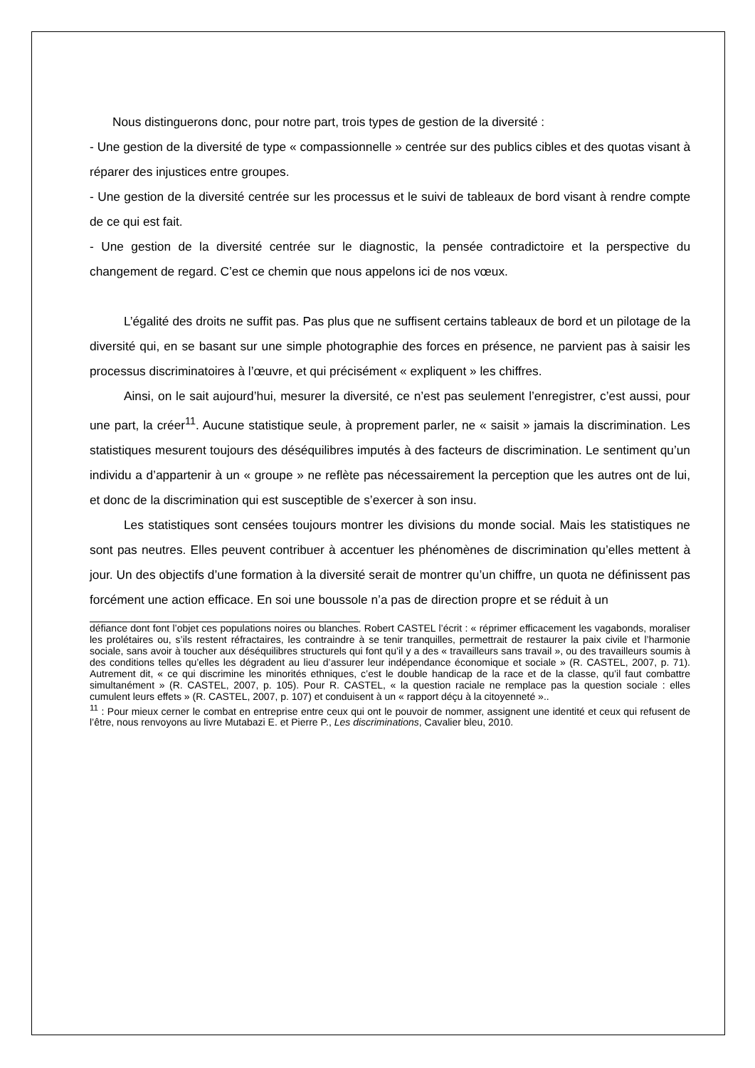Nous distinguerons donc, pour notre part, trois types de gestion de la diversité :
- Une gestion de la diversité de type « compassionnelle » centrée sur des publics cibles et des quotas visant à réparer des injustices entre groupes.
- Une gestion de la diversité centrée sur les processus et le suivi de tableaux de bord visant à rendre compte de ce qui est fait.
- Une gestion de la diversité centrée sur le diagnostic, la pensée contradictoire et la perspective du changement de regard. C’est ce chemin que nous appelons ici de nos vœux.
L’égalité des droits ne suffit pas. Pas plus que ne suffisent certains tableaux de bord et un pilotage de la diversité qui, en se basant sur une simple photographie des forces en présence, ne parvient pas à saisir les processus discriminatoires à l’œuvre, et qui précisément « expliquent » les chiffres.
Ainsi, on le sait aujourd’hui, mesurer la diversité, ce n’est pas seulement l’enregistrer, c’est aussi, pour une part, la créer<sup>11</sup>. Aucune statistique seule, à proprement parler, ne « saisit » jamais la discrimination. Les statistiques mesurent toujours des déséquilibres imputés à des facteurs de discrimination. Le sentiment qu’un individu a d’appartenir à un « groupe » ne reflète pas nécessairement la perception que les autres ont de lui, et donc de la discrimination qui est susceptible de s’exercer à son insu.
Les statistiques sont censées toujours montrer les divisions du monde social. Mais les statistiques ne sont pas neutres. Elles peuvent contribuer à accentuer les phénomènes de discrimination qu’elles mettent à jour. Un des objectifs d’une formation à la diversité serait de montrer qu’un chiffre, un quota ne définissent pas forcément une action efficace. En soi une boussole n’a pas de direction propre et se réduit à un
défiance dont font l’objet ces populations noires ou blanches. Robert CASTEL l’écrit : « réprimer efficacement les vagabonds, moraliser les prolétaires ou, s’ils restent réfractaires, les contraindre à se tenir tranquilles, permettrait de restaurer la paix civile et l’harmonie sociale, sans avoir à toucher aux déséquilibres structurels qui font qu’il y a des « travailleurs sans travail », ou des travailleurs soumis à des conditions telles qu’elles les dégradent au lieu d’assurer leur indépendance économique et sociale » (R. CASTEL, 2007, p. 71). Autrement dit, « ce qui discrimine les minorités ethniques, c’est le double handicap de la race et de la classe, qu’il faut combattre simultanément » (R. CASTEL, 2007, p. 105). Pour R. CASTEL, « la question raciale ne remplace pas la question sociale : elles cumulent leurs effets » (R. CASTEL, 2007, p. 107) et conduisent à un « rapport déçu à la citoyenneté »..
<sup>11</sup> : Pour mieux cerner le combat en entreprise entre ceux qui ont le pouvoir de nommer, assignent une identité et ceux qui refusent de l’être, nous renvoyons au livre Mutabazi E. et Pierre P., Les discriminations, Cavalier bleu, 2010.